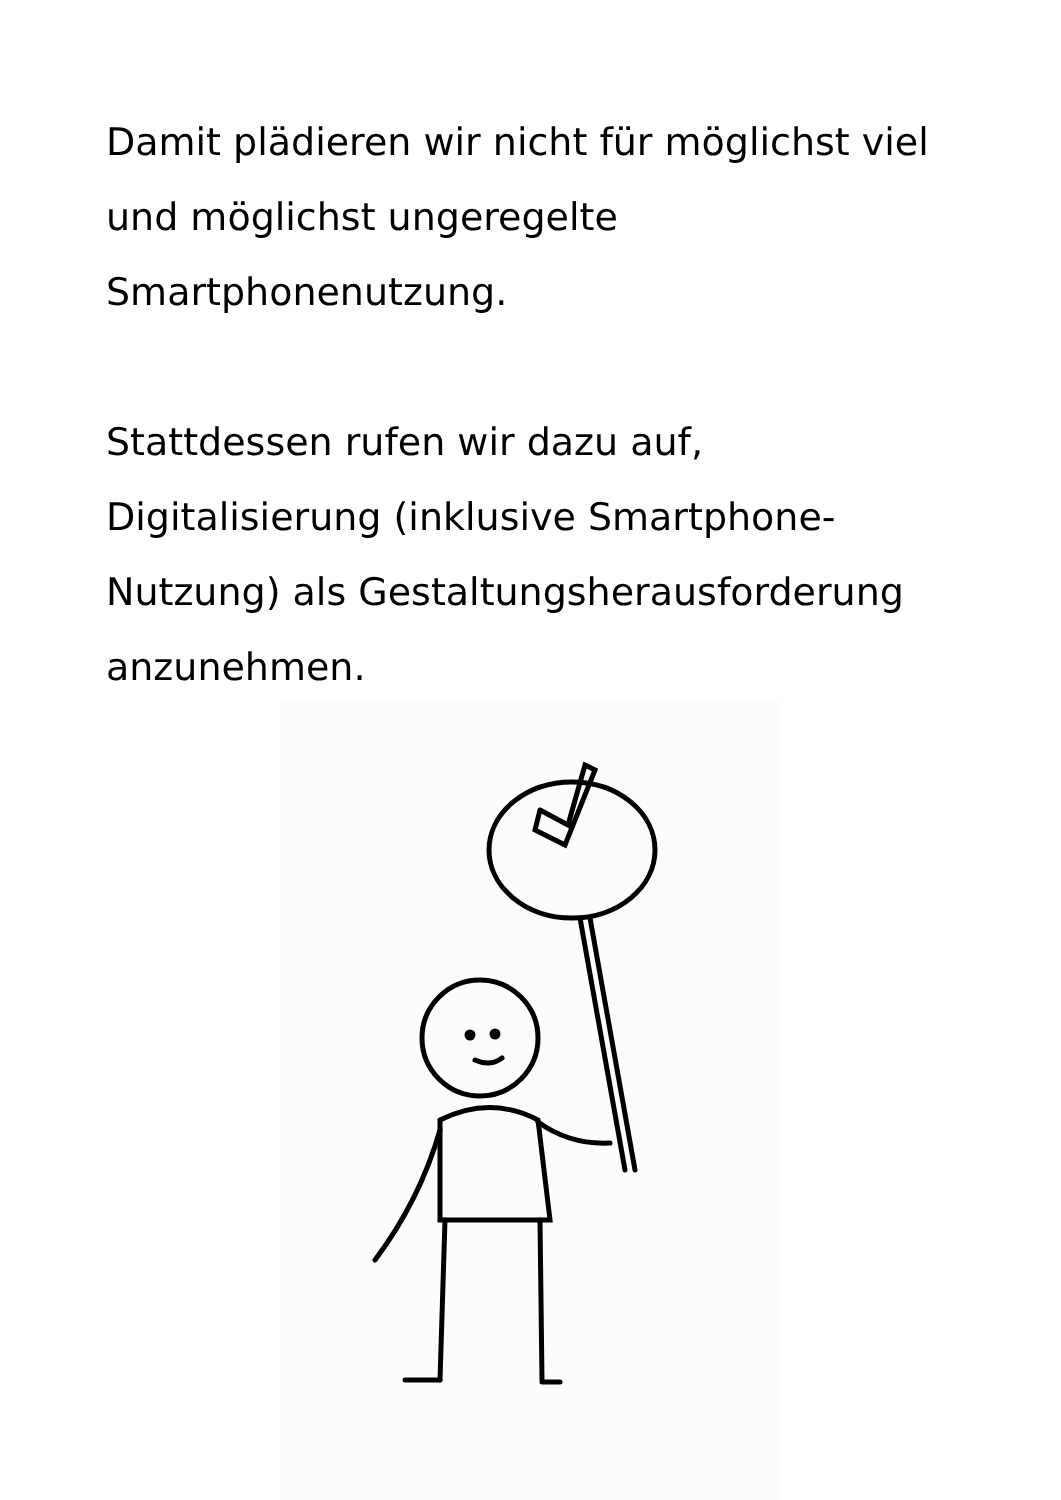Damit plädieren wir nicht für möglichst viel und möglichst ungeregelte Smartphonenutzung.
Stattdessen rufen wir dazu auf, Digitalisierung (inklusive Smartphone-Nutzung) als Gestaltungsherausforderung anzunehmen.